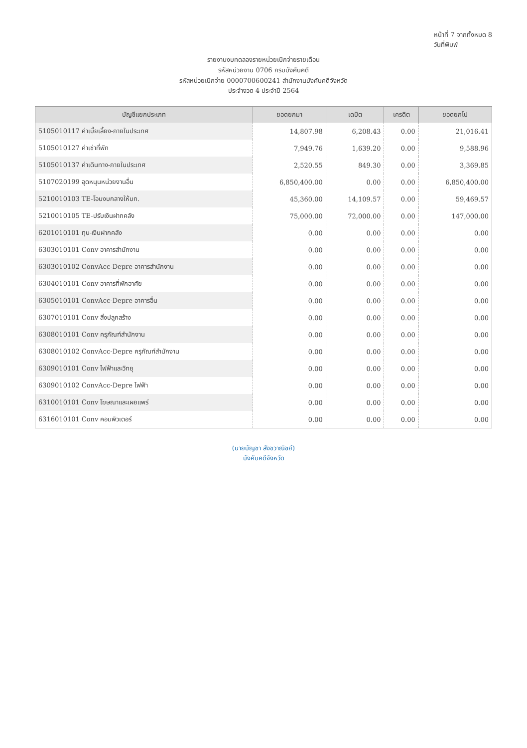หน้าที่ 7 จากทั้งหมด 8
วันที่พิมพ์
รายงานงบทดลองรายหน่วยเบิกจ่ายรายเดือน
รหัสหน่วยงาน 0706 กรมบังคับคดี
รหัสหน่วยเบิกจ่าย 0000700600241 สำนักงานบังคับคดีจังหวัด
ประจำงวด 4 ประจำปี 2564
| บัญชีแยกประเภท | ยอดยกมา | เดบิต | เครดิต | ยอดยกไป |
| --- | --- | --- | --- | --- |
| 5105010117 ค่าเบี้ยเลี้ยง-ภายในประเทศ | 14,807.98 | 6,208.43 | 0.00 | 21,016.41 |
| 5105010127 ค่าเช่าที่พัก | 7,949.76 | 1,639.20 | 0.00 | 9,588.96 |
| 5105010137 ค่าเดินทาง-ภายในประเทศ | 2,520.55 | 849.30 | 0.00 | 3,369.85 |
| 5107020199 อุดหนุนหน่วยงานอื่น | 6,850,400.00 | 0.00 | 0.00 | 6,850,400.00 |
| 5210010103 TE-โอนงบกลางให้บก. | 45,360.00 | 14,109.57 | 0.00 | 59,469.57 |
| 5210010105 TE-ปรับเงินฝากคลัง | 75,000.00 | 72,000.00 | 0.00 | 147,000.00 |
| 6201010101 ทุน-เงินฝากคลัง | 0.00 | 0.00 | 0.00 | 0.00 |
| 6303010101 Conv อาคารสำนักงาน | 0.00 | 0.00 | 0.00 | 0.00 |
| 6303010102 ConvAcc-Depre อาคารสำนักงาน | 0.00 | 0.00 | 0.00 | 0.00 |
| 6304010101 Conv อาคารที่พักอาศัย | 0.00 | 0.00 | 0.00 | 0.00 |
| 6305010101 ConvAcc-Depre อาคารอื่น | 0.00 | 0.00 | 0.00 | 0.00 |
| 6307010101 Conv สิ่งปลูกสร้าง | 0.00 | 0.00 | 0.00 | 0.00 |
| 6308010101 Conv ครุภัณฑ์สำนักงาน | 0.00 | 0.00 | 0.00 | 0.00 |
| 6308010102 ConvAcc-Depre ครุภัณฑ์สำนักงาน | 0.00 | 0.00 | 0.00 | 0.00 |
| 6309010101 Conv ไฟฟ้าและวิทยุ | 0.00 | 0.00 | 0.00 | 0.00 |
| 6309010102 ConvAcc-Depre ไฟฟ้า | 0.00 | 0.00 | 0.00 | 0.00 |
| 6310010101 Conv โฆษณาและเผยแพร่ | 0.00 | 0.00 | 0.00 | 0.00 |
| 6316010101 Conv คอมพิวเตอร์ | 0.00 | 0.00 | 0.00 | 0.00 |
(นายบัญชา สังขวาณิชย์)
บังคับคดีจังหวัด